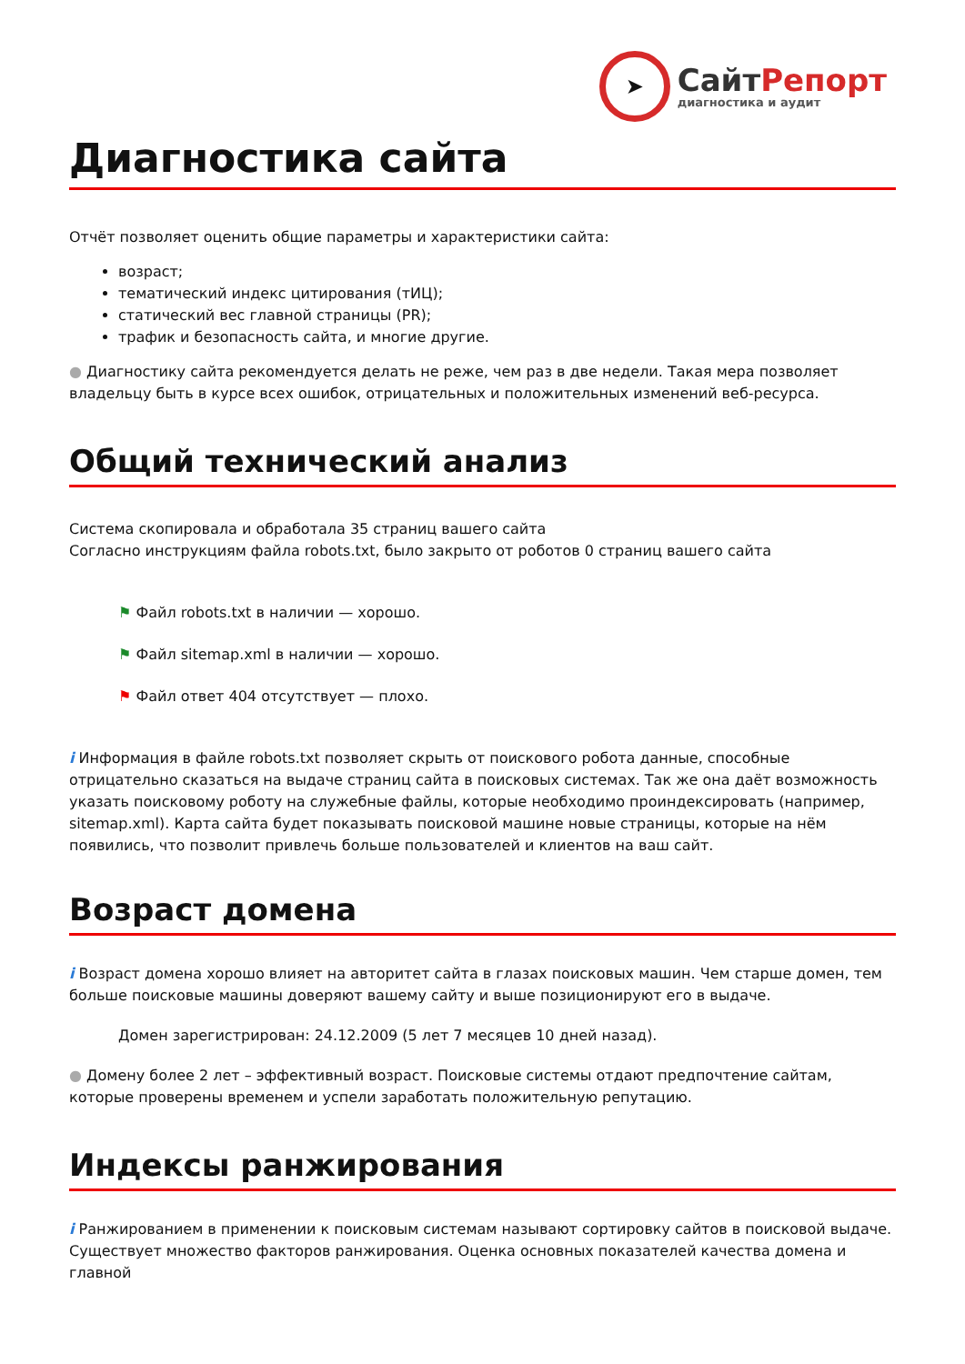➤
СайтРепорт
диагностика и аудит
Диагностика сайта
Отчёт позволяет оценить общие параметры и характеристики сайта:
возраст;
тематический индекс цитирования (тИЦ);
статический вес главной страницы (PR);
трафик и безопасность сайта, и многие другие.
● Диагностику сайта рекомендуется делать не реже, чем раз в две недели. Такая мера позволяет владельцу быть в курсе всех ошибок, отрицательных и положительных изменений веб-ресурса.
Общий технический анализ
Система скопировала и обработала 35 страниц вашего сайта
Согласно инструкциям файла robots.txt, было закрыто от роботов 0 страниц вашего сайта
⚑ Файл robots.txt в наличии — хорошо.
⚑ Файл sitemap.xml в наличии — хорошо.
⚑ Файл ответ 404 отсутствует — плохо.
i Информация в файле robots.txt позволяет скрыть от поискового робота данные, способные отрицательно сказаться на выдаче страниц сайта в поисковых системах. Так же она даёт возможность указать поисковому роботу на служебные файлы, которые необходимо проиндексировать (например, sitemap.xml). Карта сайта будет показывать поисковой машине новые страницы, которые на нём появились, что позволит привлечь больше пользователей и клиентов на ваш сайт.
Возраст домена
i Возраст домена хорошо влияет на авторитет сайта в глазах поисковых машин. Чем старше домен, тем больше поисковые машины доверяют вашему сайту и выше позиционируют его в выдаче.
Домен зарегистрирован: 24.12.2009 (5 лет 7 месяцев 10 дней назад).
● Домену более 2 лет – эффективный возраст. Поисковые системы отдают предпочтение сайтам, которые проверены временем и успели заработать положительную репутацию.
Индексы ранжирования
i Ранжированием в применении к поисковым системам называют сортировку сайтов в поисковой выдаче. Существует множество факторов ранжирования. Оценка основных показателей качества домена и главной